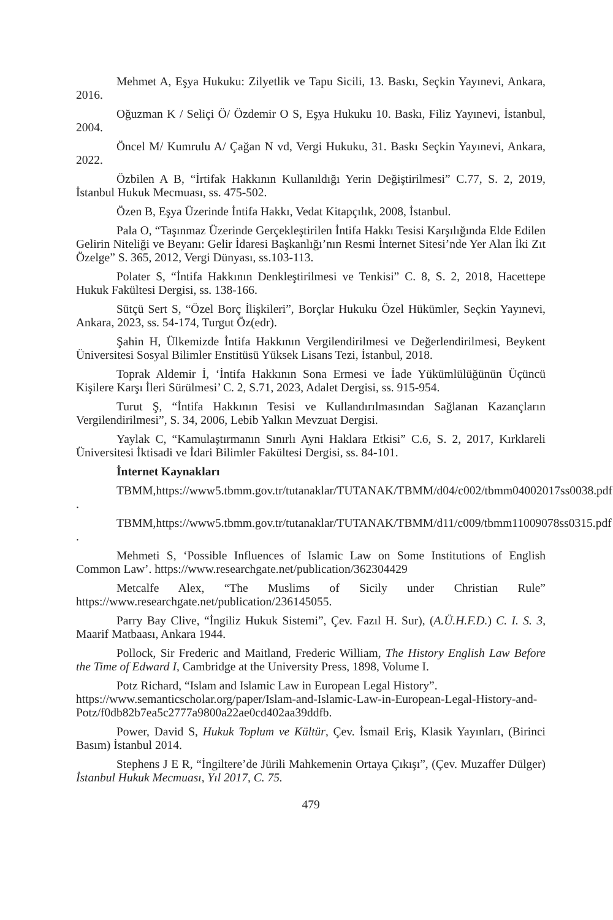Mehmet A, Eşya Hukuku: Zilyetlik ve Tapu Sicili, 13. Baskı, Seçkin Yayınevi, Ankara, 2016.
Oğuzman K / Seliçi Ö/ Özdemir O S, Eşya Hukuku 10. Baskı, Filiz Yayınevi, İstanbul, 2004.
Öncel M/ Kumrulu A/ Çağan N vd, Vergi Hukuku, 31. Baskı Seçkin Yayınevi, Ankara, 2022.
Özbilen A B, “İrtifak Hakkının Kullanıldığı Yerin Değiştirilmesi” C.77, S. 2, 2019, İstanbul Hukuk Mecmuası, ss. 475-502.
Özen B, Eşya Üzerinde İntifa Hakkı, Vedat Kitapçılık, 2008, İstanbul.
Pala O, “Taşınmaz Üzerinde Gerçekleştirilen İntifa Hakkı Tesisi Karşılığında Elde Edilen Gelirin Niteliği ve Beyanı: Gelir İdaresi Başkanlığı’nın Resmi İnternet Sitesi’nde Yer Alan İki Zıt Özelge” S. 365, 2012, Vergi Dünyası, ss.103-113.
Polater S, “İntifa Hakkının Denkleştirilmesi ve Tenkisi” C. 8, S. 2, 2018, Hacettepe Hukuk Fakültesi Dergisi, ss. 138-166.
Sütçü Sert S, “Özel Borç İlişkileri”, Borçlar Hukuku Özel Hükümler, Seçkin Yayınevi, Ankara, 2023, ss. 54-174, Turgut Öz(edr).
Şahin H, Ülkemizde İntifa Hakkının Vergilendirilmesi ve Değerlendirilmesi, Beykent Üniversitesi Sosyal Bilimler Enstitüsü Yüksek Lisans Tezi, İstanbul, 2018.
Toprak Aldemir İ, ‘İntifa Hakkının Sona Ermesi ve İade Yükümlülüğünün Üçüncü Kişilere Karşı İleri Sürülmesi’ C. 2, S.71, 2023, Adalet Dergisi, ss. 915-954.
Turut Ş, “İntifa Hakkının Tesisi ve Kullandırılmasından Sağlanan Kazançların Vergilendirilmesi”, S. 34, 2006, Lebib Yalkın Mevzuat Dergisi.
Yaylak C, “Kamulaştırmanın Sınırlı Ayni Haklara Etkisi” C.6, S. 2, 2017, Kırklareli Üniversitesi İktisadi ve İdari Bilimler Fakültesi Dergisi, ss. 84-101.
İnternet Kaynakları
TBMM,https://www5.tbmm.gov.tr/tutanaklar/TUTANAK/TBMM/d04/c002/tbmm04002017ss0038.pdf .
TBMM,https://www5.tbmm.gov.tr/tutanaklar/TUTANAK/TBMM/d11/c009/tbmm11009078ss0315.pdf .
Mehmeti S, ‘Possible Influences of Islamic Law on Some Institutions of English Common Law’. https://www.researchgate.net/publication/362304429
Metcalfe Alex, “The Muslims of Sicily under Christian Rule” https://www.researchgate.net/publication/236145055.
Parry Bay Clive, “İngiliz Hukuk Sistemi”, Çev. Fazıl H. Sur), (A.Ü.H.F.D.) C. I. S. 3, Maarif Matbaası, Ankara 1944.
Pollock, Sir Frederic and Maitland, Frederic William, The History English Law Before the Time of Edward I, Cambridge at the University Press, 1898, Volume I.
Potz Richard, “Islam and Islamic Law in European Legal History”. https://www.semanticscholar.org/paper/Islam-and-Islamic-Law-in-European-Legal-History-and-Potz/f0db82b7ea5c2777a9800a22ae0cd402aa39ddfb.
Power, David S, Hukuk Toplum ve Kültür, Çev. İsmail Eriş, Klasik Yayınları, (Birinci Basım) İstanbul 2014.
Stephens J E R, “İngiltere’de Jürili Mahkemenin Ortaya Çıkışı”, (Çev. Muzaffer Dülger) İstanbul Hukuk Mecmuası, Yıl 2017, C. 75.
479